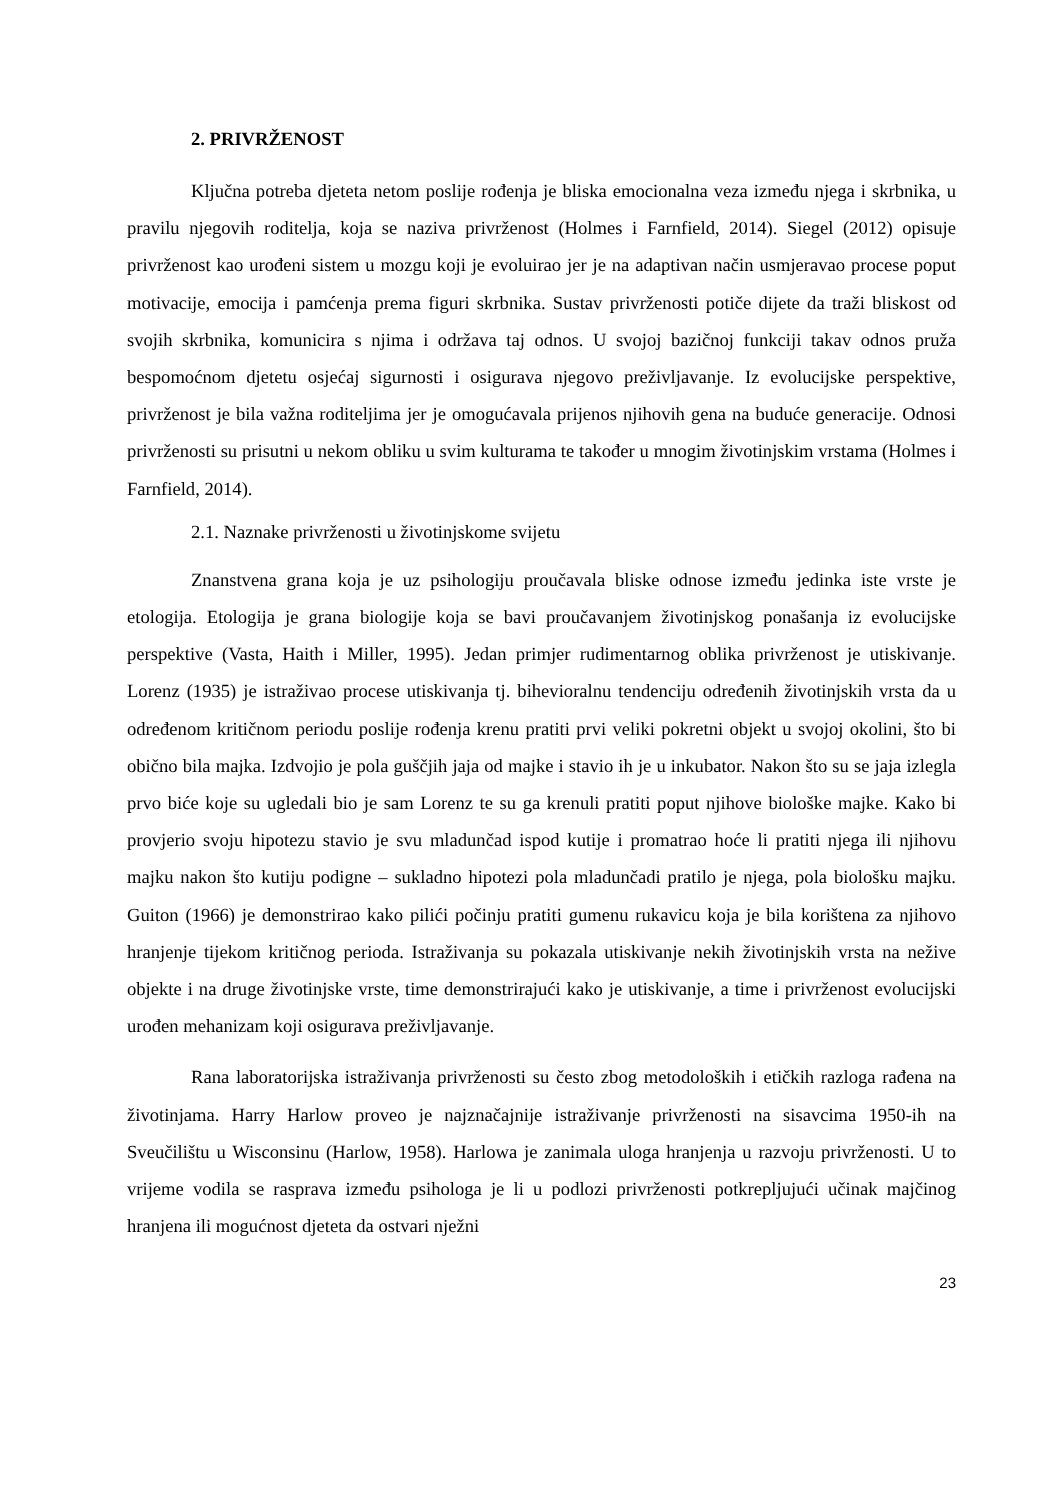2. PRIVRŽENOST
Ključna potreba djeteta netom poslije rođenja je bliska emocionalna veza između njega i skrbnika, u pravilu njegovih roditelja, koja se naziva privrženost (Holmes i Farnfield, 2014). Siegel (2012) opisuje privrženost kao urođeni sistem u mozgu koji je evoluirao jer je na adaptivan način usmjeravao procese poput motivacije, emocija i pamćenja prema figuri skrbnika. Sustav privrženosti potiče dijete da traži bliskost od svojih skrbnika, komunicira s njima i održava taj odnos. U svojoj bazičnoj funkciji takav odnos pruža bespomoćnom djetetu osjećaj sigurnosti i osigurava njegovo preživljavanje. Iz evolucijske perspektive, privrženost je bila važna roditeljima jer je omogućavala prijenos njihovih gena na buduće generacije. Odnosi privrženosti su prisutni u nekom obliku u svim kulturama te također u mnogim životinjskim vrstama (Holmes i Farnfield, 2014).
2.1. Naznake privrženosti u životinjskome svijetu
Znanstvena grana koja je uz psihologiju proučavala bliske odnose između jedinka iste vrste je etologija. Etologija je grana biologije koja se bavi proučavanjem životinjskog ponašanja iz evolucijske perspektive (Vasta, Haith i Miller, 1995). Jedan primjer rudimentarnog oblika privrženost je utiskivanje. Lorenz (1935) je istraživao procese utiskivanja tj. bihevioralnu tendenciju određenih životinjskih vrsta da u određenom kritičnom periodu poslije rođenja krenu pratiti prvi veliki pokretni objekt u svojoj okolini, što bi obično bila majka. Izdvojio je pola guščjih jaja od majke i stavio ih je u inkubator. Nakon što su se jaja izlegla prvo biće koje su ugledali bio je sam Lorenz te su ga krenuli pratiti poput njihove biološke majke. Kako bi provjerio svoju hipotezu stavio je svu mladunčad ispod kutije i promatrao hoće li pratiti njega ili njihovu majku nakon što kutiju podigne – sukladno hipotezi pola mladunčadi pratilo je njega, pola biološku majku. Guiton (1966) je demonstrirao kako pilići počinju pratiti gumenu rukavicu koja je bila korištena za njihovo hranjenje tijekom kritičnog perioda. Istraživanja su pokazala utiskivanje nekih životinjskih vrsta na nežive objekte i na druge životinjske vrste, time demonstrirajući kako je utiskivanje, a time i privrženost evolucijski urođen mehanizam koji osigurava preživljavanje.
Rana laboratorijska istraživanja privrženosti su često zbog metodoloških i etičkih razloga rađena na životinjama. Harry Harlow proveo je najznačajnije istraživanje privrženosti na sisavcima 1950-ih na Sveučilištu u Wisconsinu (Harlow, 1958). Harlowa je zanimala uloga hranjenja u razvoju privrženosti. U to vrijeme vodila se rasprava između psihologa je li u podlozi privrženosti potkrepljujući učinak majčinog hranjena ili mogućnost djeteta da ostvari nježni
23